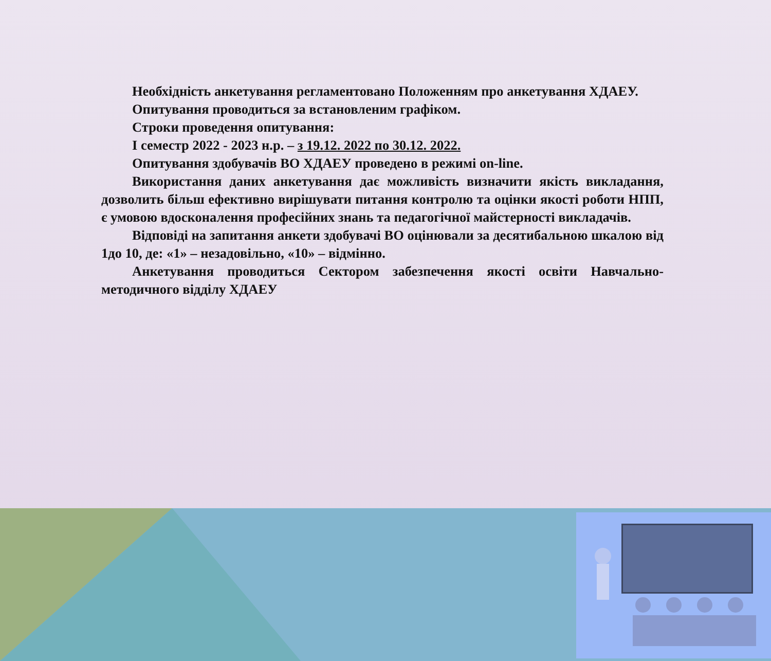Необхідність анкетування регламентовано Положенням про анкетування ХДАЕУ.
Опитування проводиться за встановленим графіком.
Строки проведення опитування:
І семестр 2022 - 2023 н.р. – з 19.12. 2022 по 30.12. 2022.
Опитування здобувачів ВО ХДАЕУ проведено в режимі on-line.
Використання даних анкетування дає можливість визначити якість викладання, дозволить більш ефективно вирішувати питання контролю та оцінки якості роботи НПП, є умовою вдосконалення професійних знань та педагогічної майстерності викладачів.
Відповіді на запитання анкети здобувачі ВО оцінювали за десятибальною шкалою від 1до 10, де: «1» – незадовільно, «10» – відмінно.
Анкетування проводиться Сектором забезпечення якості освіти Навчально-методичного відділу ХДАЕУ